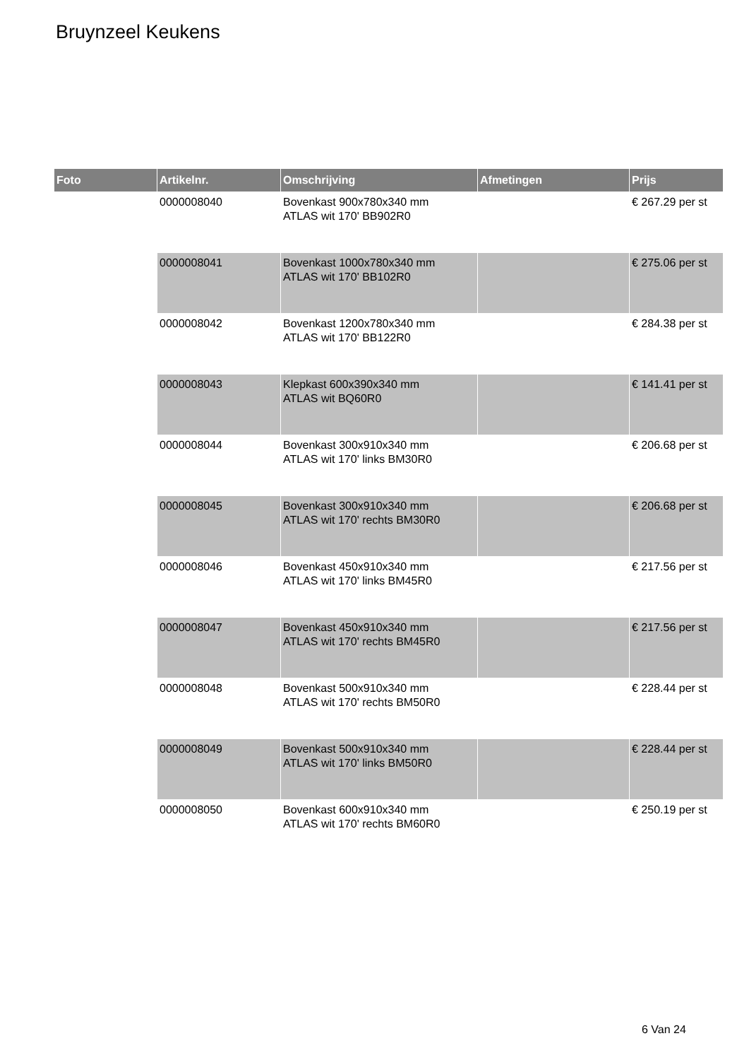Bruynzeel Keukens
| Foto | Artikelnr. | Omschrijving | Afmetingen | Prijs |
| --- | --- | --- | --- | --- |
| | 0000008040 | Bovenkast 900x780x340 mm ATLAS wit 170' BB902R0 | | € 267.29 per st |
| | 0000008041 | Bovenkast 1000x780x340 mm ATLAS wit 170' BB102R0 | | € 275.06 per st |
| | 0000008042 | Bovenkast 1200x780x340 mm ATLAS wit 170' BB122R0 | | € 284.38 per st |
| | 0000008043 | Klepkast 600x390x340 mm ATLAS wit BQ60R0 | | € 141.41 per st |
| | 0000008044 | Bovenkast 300x910x340 mm ATLAS wit 170' links BM30R0 | | € 206.68 per st |
| | 0000008045 | Bovenkast 300x910x340 mm ATLAS wit 170' rechts BM30R0 | | € 206.68 per st |
| | 0000008046 | Bovenkast 450x910x340 mm ATLAS wit 170' links BM45R0 | | € 217.56 per st |
| | 0000008047 | Bovenkast 450x910x340 mm ATLAS wit 170' rechts BM45R0 | | € 217.56 per st |
| | 0000008048 | Bovenkast 500x910x340 mm ATLAS wit 170' rechts BM50R0 | | € 228.44 per st |
| | 0000008049 | Bovenkast 500x910x340 mm ATLAS wit 170' links BM50R0 | | € 228.44 per st |
| | 0000008050 | Bovenkast 600x910x340 mm ATLAS wit 170' rechts BM60R0 | | € 250.19 per st |
6 Van 24